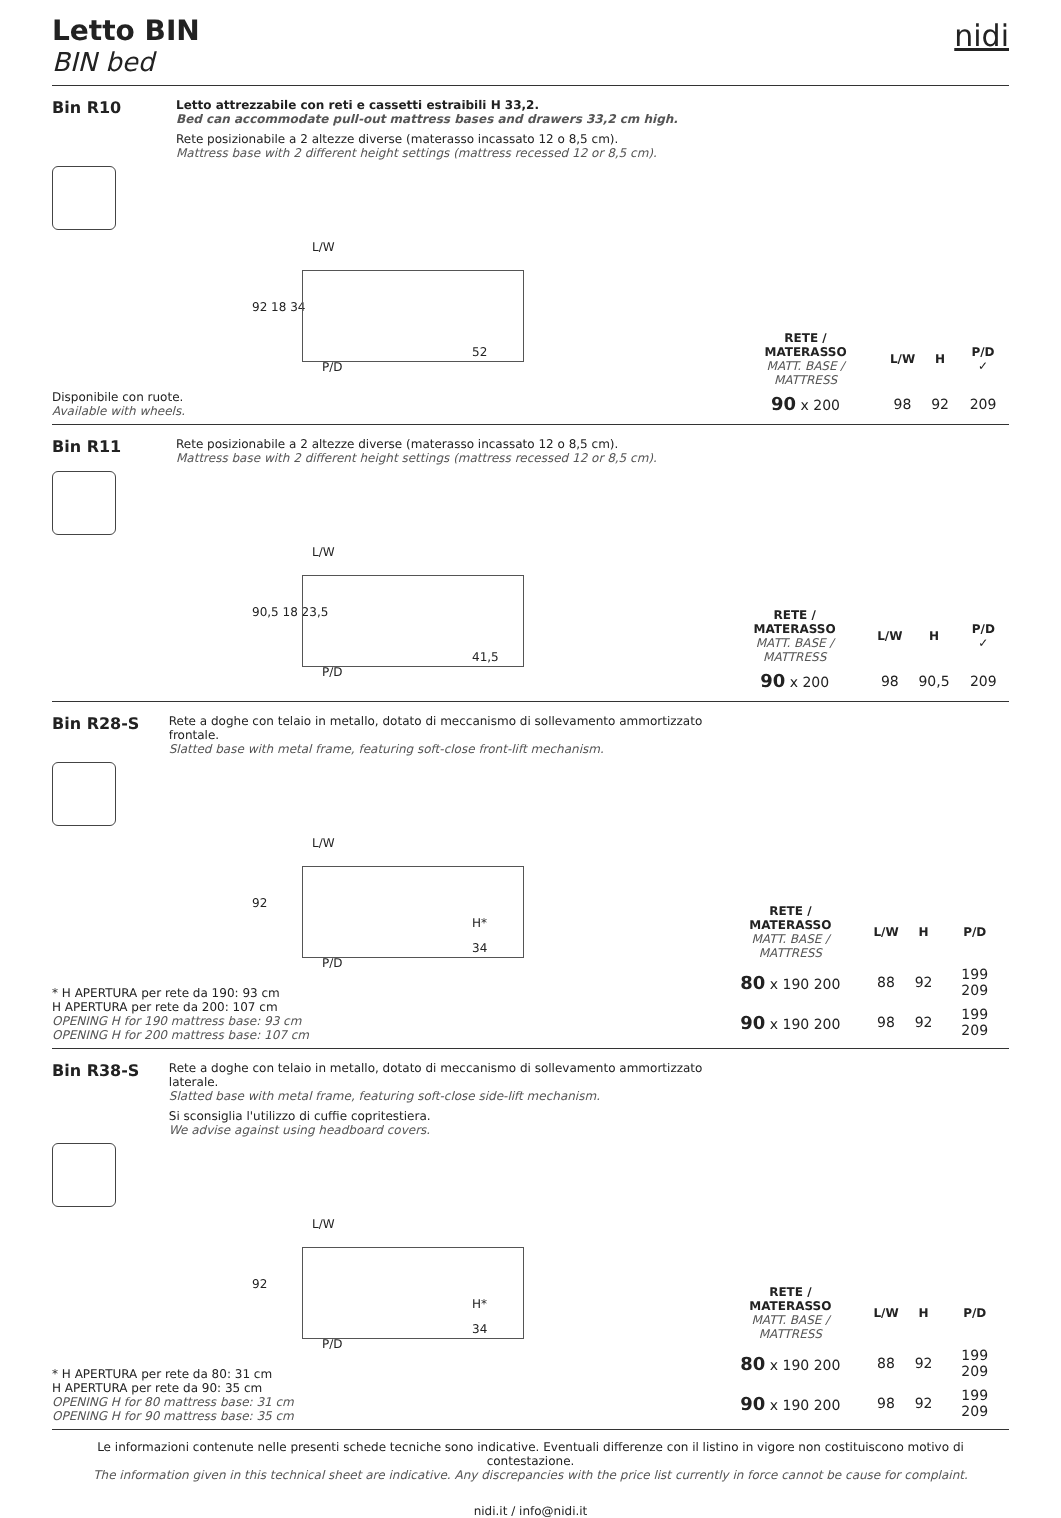Letto BIN
BIN bed
nidi
Bin R10
Letto attrezzabile con reti e cassetti estraibili H 33,2.
Bed can accommodate pull-out mattress bases and drawers 33,2 cm high.
Rete posizionabile a 2 altezze diverse (materasso incassato 12 o 8,5 cm).
Mattress base with 2 different height settings (mattress recessed 12 or 8,5 cm).
L/W
92 18 34
52
P/D
Disponibile con ruote.
Available with wheels.
| RETE / MATERASSO MATT. BASE / MATTRESS | L/W | H | P/D ✓ |
| --- | --- | --- | --- |
| 90 x 200 | 98 | 92 | 209 |
Bin R11
Rete posizionabile a 2 altezze diverse (materasso incassato 12 o 8,5 cm).
Mattress base with 2 different height settings (mattress recessed 12 or 8,5 cm).
L/W
90,5 18 23,5
41,5
P/D
| RETE / MATERASSO MATT. BASE / MATTRESS | L/W | H | P/D ✓ |
| --- | --- | --- | --- |
| 90 x 200 | 98 | 90,5 | 209 |
Bin R28-S
Rete a doghe con telaio in metallo, dotato di meccanismo di sollevamento ammortizzato frontale.
Slatted base with metal frame, featuring soft-close front-lift mechanism.
L/W
92
H*
34
P/D
* H APERTURA per rete da 190: 93 cm
H APERTURA per rete da 200: 107 cm
OPENING H for 190 mattress base: 93 cm
OPENING H for 200 mattress base: 107 cm
| RETE / MATERASSO MATT. BASE / MATTRESS | L/W | H | P/D |
| --- | --- | --- | --- |
| 80 x 190 200 | 88 | 92 | 199 209 |
| 90 x 190 200 | 98 | 92 | 199 209 |
Bin R38-S
Rete a doghe con telaio in metallo, dotato di meccanismo di sollevamento ammortizzato laterale.
Slatted base with metal frame, featuring soft-close side-lift mechanism.
Si sconsiglia l'utilizzo di cuffie copritestiera.
We advise against using headboard covers.
L/W
92
H*
34
P/D
* H APERTURA per rete da 80: 31 cm
H APERTURA per rete da 90: 35 cm
OPENING H for 80 mattress base: 31 cm
OPENING H for 90 mattress base: 35 cm
| RETE / MATERASSO MATT. BASE / MATTRESS | L/W | H | P/D |
| --- | --- | --- | --- |
| 80 x 190 200 | 88 | 92 | 199 209 |
| 90 x 190 200 | 98 | 92 | 199 209 |
Le informazioni contenute nelle presenti schede tecniche sono indicative. Eventuali differenze con il listino in vigore non costituiscono motivo di contestazione.
The information given in this technical sheet are indicative. Any discrepancies with the price list currently in force cannot be cause for complaint.
nidi.it / info@nidi.it